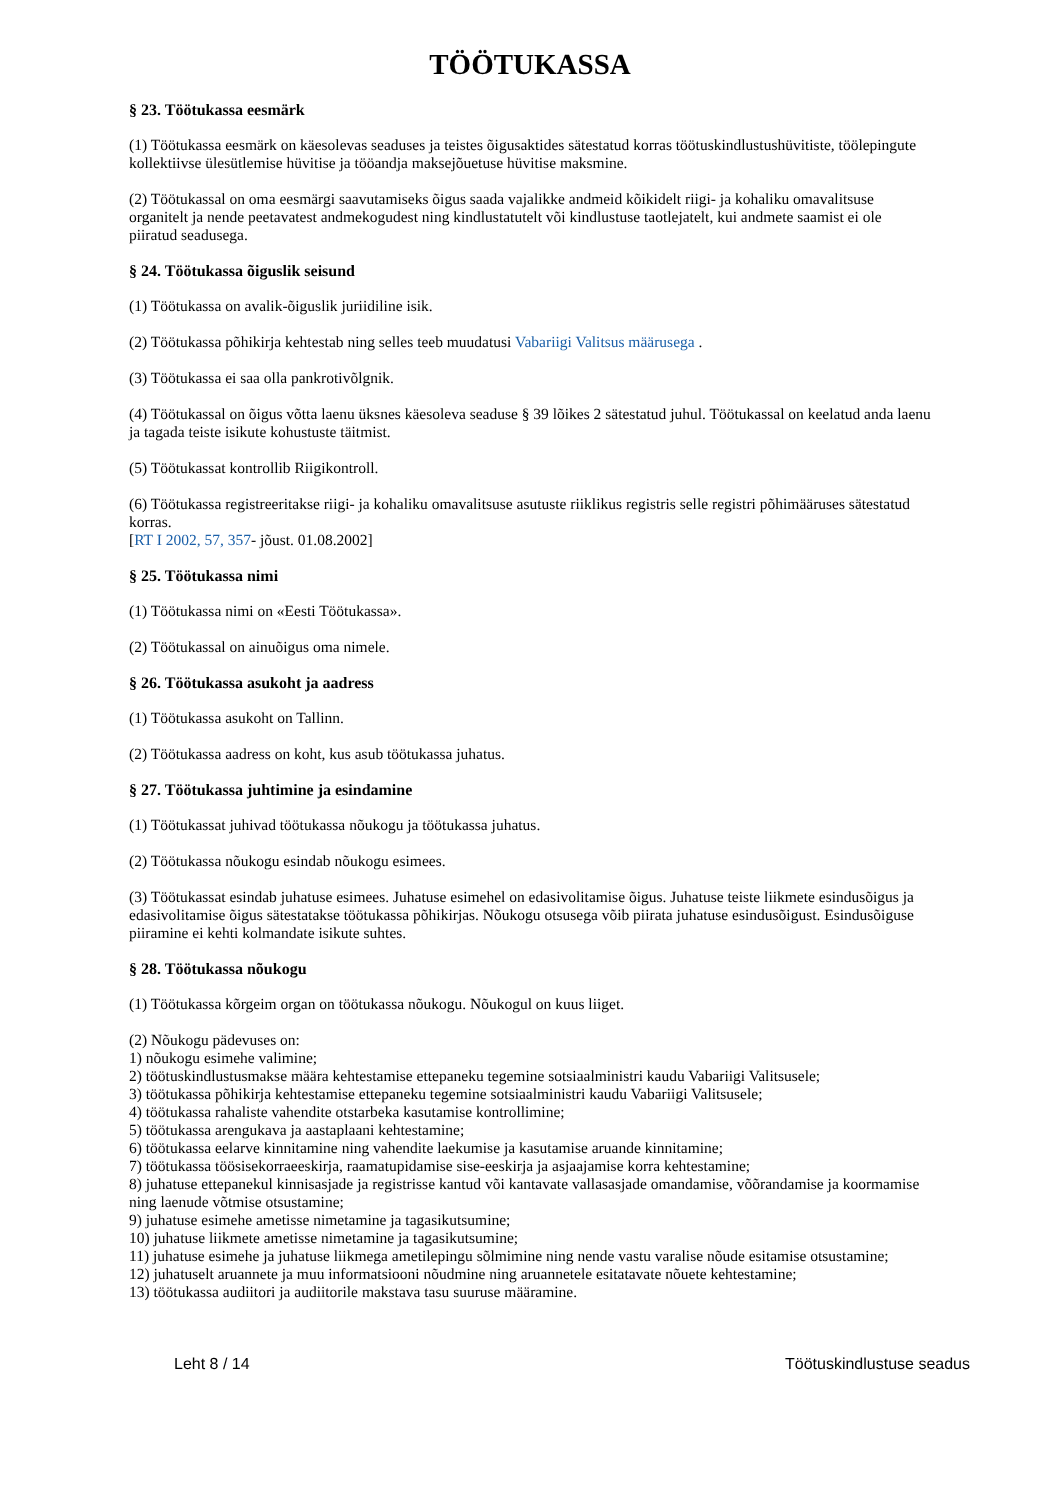TÖÖTUKASSA
§ 23. Töötukassa eesmärk
(1) Töötukassa eesmärk on käesolevas seaduses ja teistes õigusaktides sätestatud korras töötuskindlustushüvitiste, töölepingute kollektiivse ülesütlemise hüvitise ja tööandja maksejõuetuse hüvitise maksmine.
(2) Töötukassal on oma eesmärgi saavutamiseks õigus saada vajalikke andmeid kõikidelt riigi- ja kohaliku omavalitsuse organitelt ja nende peetavatest andmekogudest ning kindlustatutelt või kindlustuse taotlejatelt, kui andmete saamist ei ole piiratud seadusega.
§ 24. Töötukassa õiguslik seisund
(1) Töötukassa on avalik-õiguslik juriidiline isik.
(2) Töötukassa põhikirja kehtestab ning selles teeb muudatusi Vabariigi Valitsus määrusega .
(3) Töötukassa ei saa olla pankrotivõlgnik.
(4) Töötukassal on õigus võtta laenu üksnes käesoleva seaduse § 39 lõikes 2 sätestatud juhul. Töötukassal on keelatud anda laenu ja tagada teiste isikute kohustuste täitmist.
(5) Töötukassat kontrollib Riigikontroll.
(6) Töötukassa registreeritakse riigi- ja kohaliku omavalitsuse asutuste riiklikus registris selle registri põhimääruses sätestatud korras.
[RT I 2002, 57, 357- jõust. 01.08.2002]
§ 25. Töötukassa nimi
(1) Töötukassa nimi on «Eesti Töötukassa».
(2) Töötukassal on ainuõigus oma nimele.
§ 26. Töötukassa asukoht ja aadress
(1) Töötukassa asukoht on Tallinn.
(2) Töötukassa aadress on koht, kus asub töötukassa juhatus.
§ 27. Töötukassa juhtimine ja esindamine
(1) Töötukassat juhivad töötukassa nõukogu ja töötukassa juhatus.
(2) Töötukassa nõukogu esindab nõukogu esimees.
(3) Töötukassat esindab juhatuse esimees. Juhatuse esimehel on edasivolitamise õigus. Juhatuse teiste liikmete esindusõigus ja edasivolitamise õigus sätestatakse töötukassa põhikirjas. Nõukogu otsusega võib piirata juhatuse esindusõigust. Esindusõiguse piiramine ei kehti kolmandate isikute suhtes.
§ 28. Töötukassa nõukogu
(1) Töötukassa kõrgeim organ on töötukassa nõukogu. Nõukogul on kuus liiget.
(2) Nõukogu pädevuses on:
1) nõukogu esimehe valimine;
2) töötuskindlustusmakse määra kehtestamise ettepaneku tegemine sotsiaalministri kaudu Vabariigi Valitsusele;
3) töötukassa põhikirja kehtestamise ettepaneku tegemine sotsiaalministri kaudu Vabariigi Valitsusele;
4) töötukassa rahaliste vahendite otstarbeka kasutamise kontrollimine;
5) töötukassa arengukava ja aastaplaani kehtestamine;
6) töötukassa eelarve kinnitamine ning vahendite laekumise ja kasutamise aruande kinnitamine;
7) töötukassa töösisekorraeeskirja, raamatupidamise sise-eeskirja ja asjaajamise korra kehtestamine;
8) juhatuse ettepanekul kinnisasjade ja registrisse kantud või kantavate vallasasjade omandamise, võõrandamise ja koormamise ning laenude võtmise otsustamine;
9) juhatuse esimehe ametisse nimetamine ja tagasikutsumine;
10) juhatuse liikmete ametisse nimetamine ja tagasikutsumine;
11) juhatuse esimehe ja juhatuse liikmega ametilepingu sõlmimine ning nende vastu varalise nõude esitamise otsustamine;
12) juhatuselt aruannete ja muu informatsiooni nõudmine ning aruannetele esitatavate nõuete kehtestamine;
13) töötukassa audiitori ja audiitorile makstava tasu suuruse määramine.
Leht 8 / 14 Töötuskindlustuse seadus